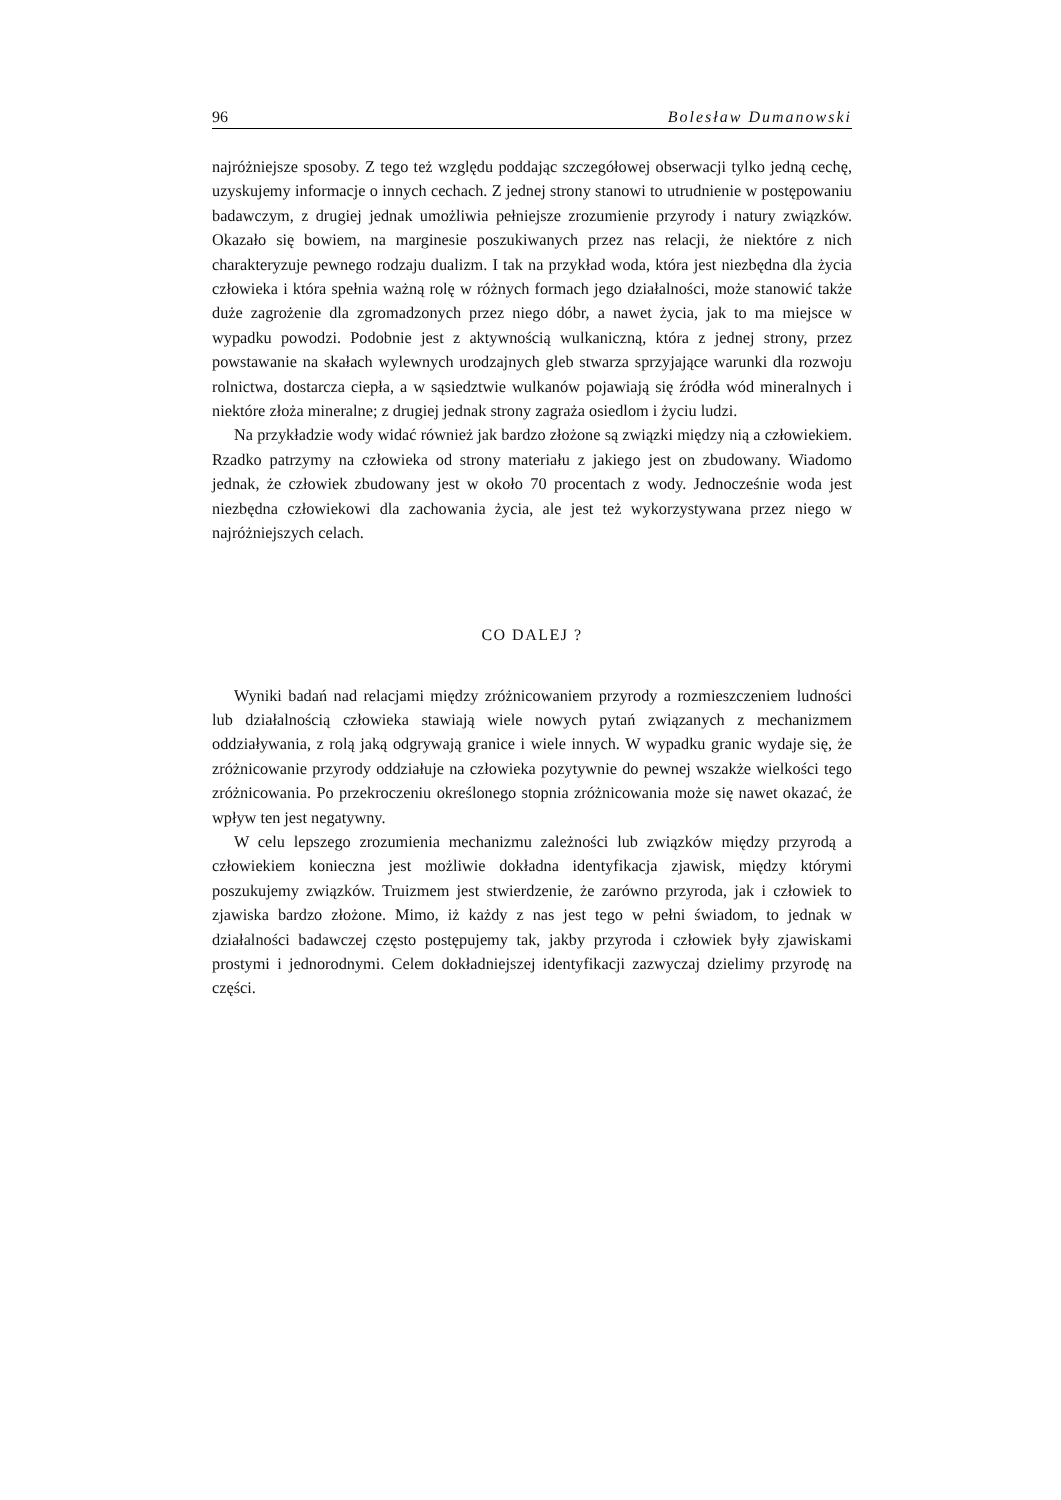96 Bolesław Dumanowski
najróżniejsze sposoby. Z tego też względu poddając szczegółowej obserwacji tylko jedną cechę, uzyskujemy informacje o innych cechach. Z jednej strony stanowi to utrudnienie w postępowaniu badawczym, z drugiej jednak umożliwia pełniejsze zrozumienie przyrody i natury związków. Okazało się bowiem, na marginesie poszukiwanych przez nas relacji, że niektóre z nich charakteryzuje pewnego rodzaju dualizm. I tak na przykład woda, która jest niezbędna dla życia człowieka i która spełnia ważną rolę w różnych formach jego działalności, może stanowić także duże zagrożenie dla zgromadzonych przez niego dóbr, a nawet życia, jak to ma miejsce w wypadku powodzi. Podobnie jest z aktywnością wulkaniczną, która z jednej strony, przez powstawanie na skałach wylewnych urodzajnych gleb stwarza sprzyjające warunki dla rozwoju rolnictwa, dostarcza ciepła, a w sąsiedztwie wulkanów pojawiają się źródła wód mineralnych i niektóre złoża mineralne; z drugiej jednak strony zagraża osiedlom i życiu ludzi.
Na przykładzie wody widać również jak bardzo złożone są związki między nią a człowiekiem. Rzadko patrzymy na człowieka od strony materiału z jakiego jest on zbudowany. Wiadomo jednak, że człowiek zbudowany jest w około 70 procentach z wody. Jednocześnie woda jest niezbędna człowiekowi dla zachowania życia, ale jest też wykorzystywana przez niego w najróżniejszych celach.
CO DALEJ ?
Wyniki badań nad relacjami między zróżnicowaniem przyrody a rozmieszczeniem ludności lub działalnością człowieka stawiają wiele nowych pytań związanych z mechanizmem oddziaływania, z rolą jaką odgrywają granice i wiele innych. W wypadku granic wydaje się, że zróżnicowanie przyrody oddziałuje na człowieka pozytywnie do pewnej wszakże wielkości tego zróżnicowania. Po przekroczeniu określonego stopnia zróżnicowania może się nawet okazać, że wpływ ten jest negatywny.
W celu lepszego zrozumienia mechanizmu zależności lub związków między przyrodą a człowiekiem konieczna jest możliwie dokładna identyfikacja zjawisk, między którymi poszukujemy związków. Truizmem jest stwierdzenie, że zarówno przyroda, jak i człowiek to zjawiska bardzo złożone. Mimo, iż każdy z nas jest tego w pełni świadom, to jednak w działalności badawczej często postępujemy tak, jakby przyroda i człowiek były zjawiskami prostymi i jednorodnymi. Celem dokładniejszej identyfikacji zazwyczaj dzielimy przyrodę na części.